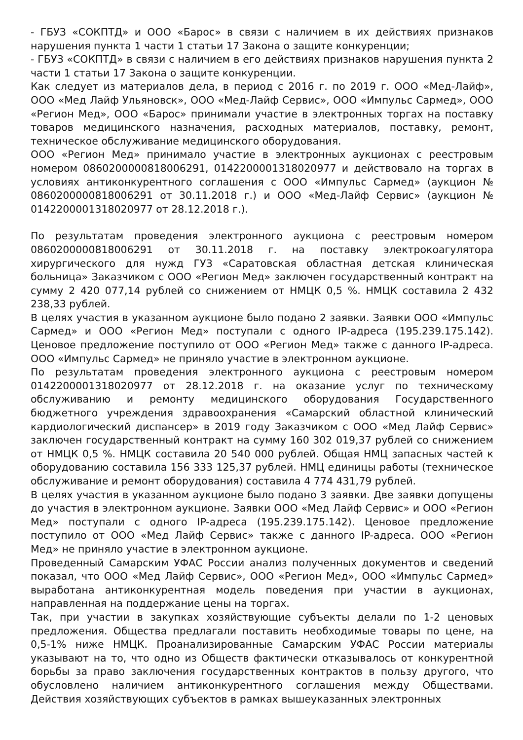- ГБУЗ «СОКПТД» и ООО «Барос» в связи с наличием в их действиях признаков нарушения пункта 1 части 1 статьи 17 Закона о защите конкуренции;
- ГБУЗ «СОКПТД» в связи с наличием в его действиях признаков нарушения пункта 2 части 1 статьи 17 Закона о защите конкуренции.
Как следует из материалов дела, в период с 2016 г. по 2019 г. ООО «Мед-Лайф», ООО «Мед Лайф Ульяновск», ООО «Мед-Лайф Сервис», ООО «Импульс Сармед», ООО «Регион Мед», ООО «Барос» принимали участие в электронных торгах на поставку товаров медицинского назначения, расходных материалов, поставку, ремонт, техническое обслуживание медицинского оборудования.
ООО «Регион Мед» принимало участие в электронных аукционах с реестровым номером 0860200000818006291, 0142200001318020977 и действовало на торгах в условиях антиконкурентного соглашения с ООО «Импульс Сармед» (аукцион № 0860200000818006291 от 30.11.2018 г.) и ООО «Мед-Лайф Сервис» (аукцион № 0142200001318020977 от 28.12.2018 г.).
По результатам проведения электронного аукциона с реестровым номером 0860200000818006291 от 30.11.2018 г. на поставку электрокоагулятора хирургического для нужд ГУЗ «Саратовская областная детская клиническая больница» Заказчиком с ООО «Регион Мед» заключен государственный контракт на сумму 2 420 077,14 рублей со снижением от НМЦК 0,5 %. НМЦК составила 2 432 238,33 рублей.
В целях участия в указанном аукционе было подано 2 заявки. Заявки ООО «Импульс Сармед» и ООО «Регион Мед» поступали с одного IP-адреса (195.239.175.142). Ценовое предложение поступило от ООО «Регион Мед» также с данного IP-адреса. ООО «Импульс Сармед» не приняло участие в электронном аукционе.
По результатам проведения электронного аукциона с реестровым номером 0142200001318020977 от 28.12.2018 г. на оказание услуг по техническому обслуживанию и ремонту медицинского оборудования Государственного бюджетного учреждения здравоохранения «Самарский областной клинический кардиологический диспансер» в 2019 году Заказчиком с ООО «Мед Лайф Сервис» заключен государственный контракт на сумму 160 302 019,37 рублей со снижением от НМЦК 0,5 %. НМЦК составила 20 540 000 рублей. Общая НМЦ запасных частей к оборудованию составила 156 333 125,37 рублей. НМЦ единицы работы (техническое обслуживание и ремонт оборудования) составила 4 774 431,79 рублей.
В целях участия в указанном аукционе было подано 3 заявки. Две заявки допущены до участия в электронном аукционе. Заявки ООО «Мед Лайф Сервис» и ООО «Регион Мед» поступали с одного IP-адреса (195.239.175.142). Ценовое предложение поступило от ООО «Мед Лайф Сервис» также с данного IP-адреса. ООО «Регион Мед» не приняло участие в электронном аукционе.
Проведенный Самарским УФАС России анализ полученных документов и сведений показал, что ООО «Мед Лайф Сервис», ООО «Регион Мед», ООО «Импульс Сармед» выработана антиконкурентная модель поведения при участии в аукционах, направленная на поддержание цены на торгах.
Так, при участии в закупках хозяйствующие субъекты делали по 1-2 ценовых предложения. Общества предлагали поставить необходимые товары по цене, на 0,5-1% ниже НМЦК. Проанализированные Самарским УФАС России материалы указывают на то, что одно из Обществ фактически отказывалось от конкурентной борьбы за право заключения государственных контрактов в пользу другого, что обусловлено наличием антиконкурентного соглашения между Обществами. Действия хозяйствующих субъектов в рамках вышеуказанных электронных